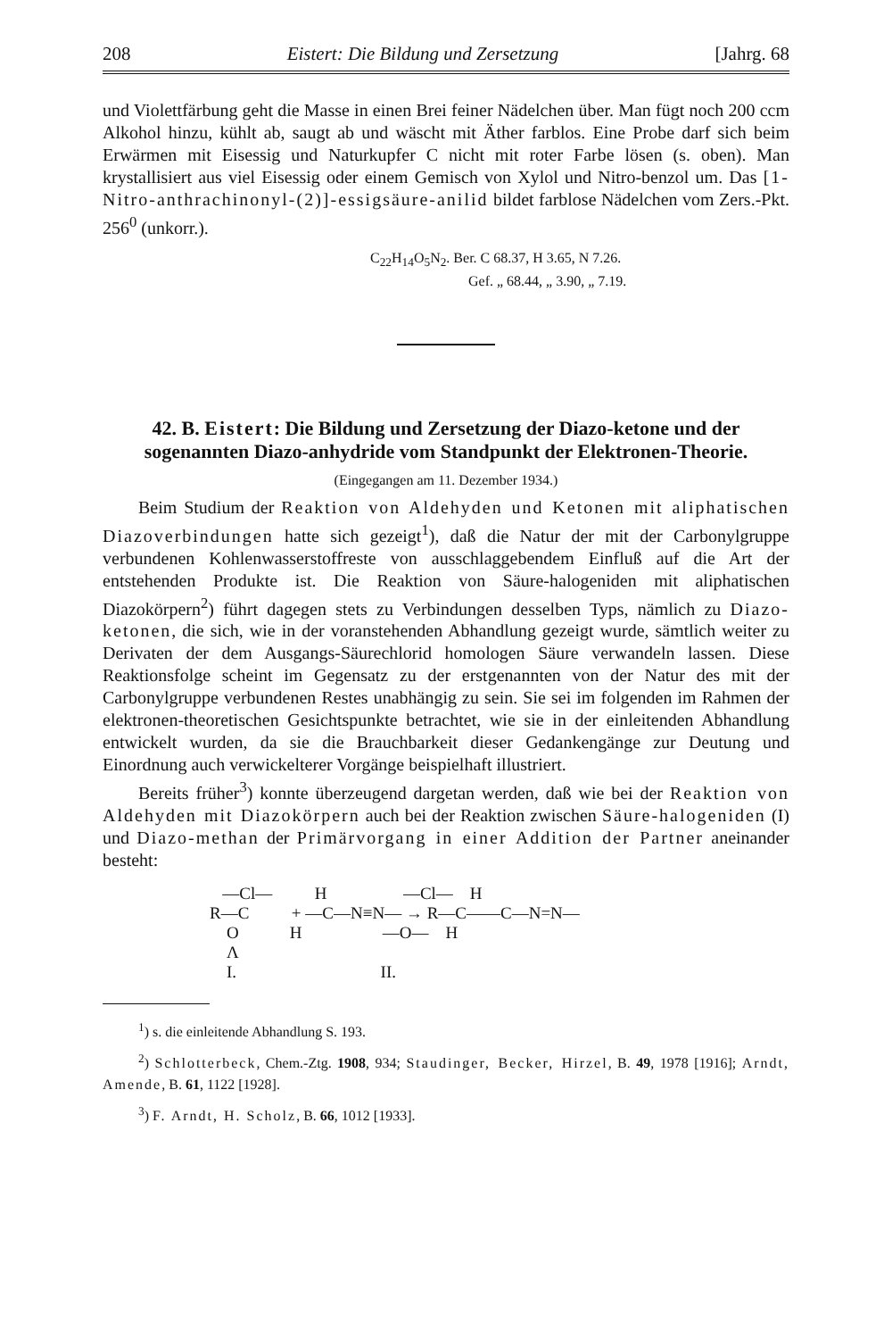208 Eistert: Die Bildung und Zersetzung [Jahrg. 68
und Violettfärbung geht die Masse in einen Brei feiner Nädelchen über. Man fügt noch 200 ccm Alkohol hinzu, kühlt ab, saugt ab und wäscht mit Äther farblos. Eine Probe darf sich beim Erwärmen mit Eisessig und Naturkupfer C nicht mit roter Farbe lösen (s. oben). Man krystallisiert aus viel Eisessig oder einem Gemisch von Xylol und Nitro-benzol um. Das [1-Nitro-anthrachinonyl-(2)]-essigsäure-anilid bildet farblose Nädelchen vom Zers.-Pkt. 256<sup>0</sup> (unkorr.).
C<sub>22</sub>H<sub>14</sub>O<sub>5</sub>N<sub>2</sub>. Ber. C 68.37, H 3.65, N 7.26.
Gef. „ 68.44, „ 3.90, „ 7.19.
42. B. Eistert: Die Bildung und Zersetzung der Diazo-ketone und der sogenannten Diazo-anhydride vom Standpunkt der Elektronen-Theorie.
(Eingegangen am 11. Dezember 1934.)
Beim Studium der Reaktion von Aldehyden und Ketonen mit aliphatischen Diazoverbindungen hatte sich gezeigt<sup>1</sup>), daß die Natur der mit der Carbonylgruppe verbundenen Kohlenwasserstoffreste von ausschlaggebendem Einfluß auf die Art der entstehenden Produkte ist. Die Reaktion von Säure-halogeniden mit aliphatischen Diazokörpern<sup>2</sup>) führt dagegen stets zu Verbindungen desselben Typs, nämlich zu Diazo-ketonen, die sich, wie in der voranstehenden Abhandlung gezeigt wurde, sämtlich weiter zu Derivaten der dem Ausgangs-Säurechlorid homologen Säure verwandeln lassen. Diese Reaktionsfolge scheint im Gegensatz zu der erstgenannten von der Natur des mit der Carbonylgruppe verbundenen Restes unabhängig zu sein. Sie sei im folgenden im Rahmen der elektronen-theoretischen Gesichtspunkte betrachtet, wie sie in der einleitenden Abhandlung entwickelt wurden, da sie die Brauchbarkeit dieser Gedankengänge zur Deutung und Einordnung auch verwickelterer Vorgänge beispielhaft illustriert.
Bereits früher<sup>3</sup>) konnte überzeugend dargetan werden, daß wie bei der Reaktion von Aldehyden mit Diazokörpern auch bei der Reaktion zwischen Säure-halogeniden (I) und Diazo-methan der Primärvorgang in einer Addition der Partner aneinander besteht:
—Cl— H —Cl— H R—C + —C—N≡N— → R—C——C—N=N— O H —O— H Λ I. II.
<sup>1</sup>) s. die einleitende Abhandlung S. 193.
<sup>2</sup>) Schlotterbeck, Chem.-Ztg. 1908, 934; Staudinger, Becker, Hirzel, B. 49, 1978 [1916]; Arndt, Amende, B. 61, 1122 [1928].
<sup>3</sup>) F. Arndt, H. Scholz, B. 66, 1012 [1933].